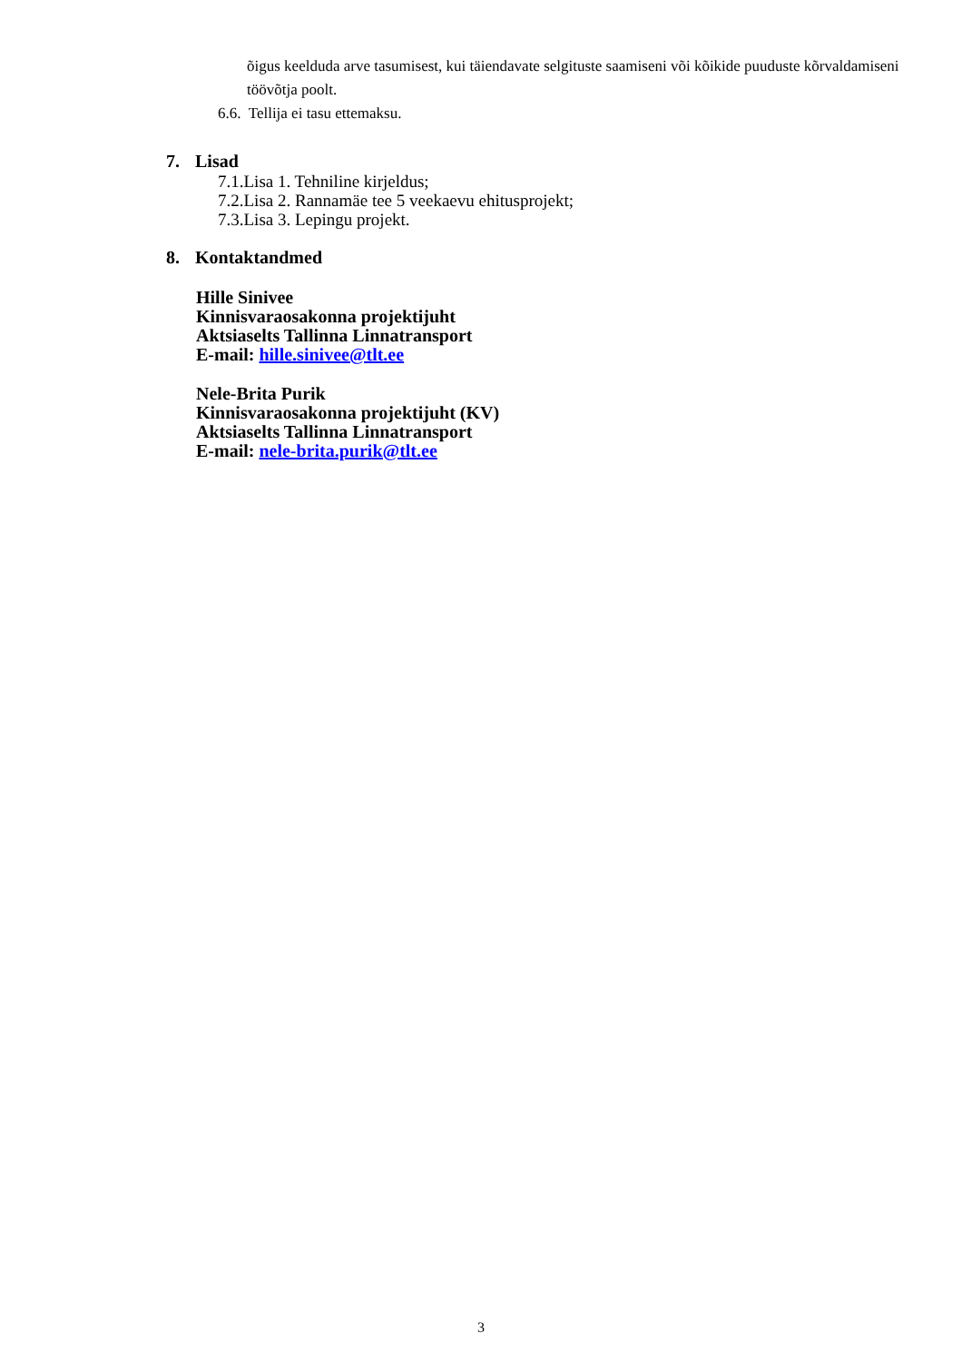õigus keelduda arve tasumisest, kui täiendavate selgituste saamiseni või kõikide puuduste kõrvaldamiseni töövõtja poolt.
6.6. Tellija ei tasu ettemaksu.
7. Lisad
7.1.Lisa 1. Tehniline kirjeldus;
7.2.Lisa 2. Rannamäe tee 5 veekaevu ehitusprojekt;
7.3.Lisa 3. Lepingu projekt.
8. Kontaktandmed
Hille Sinivee
Kinnisvaraosakonna projektijuht
Aktsiaselts Tallinna Linnatransport
E-mail: hille.sinivee@tlt.ee
Nele-Brita Purik
Kinnisvaraosakonna projektijuht (KV)
Aktsiaselts Tallinna Linnatransport
E-mail: nele-brita.purik@tlt.ee
3